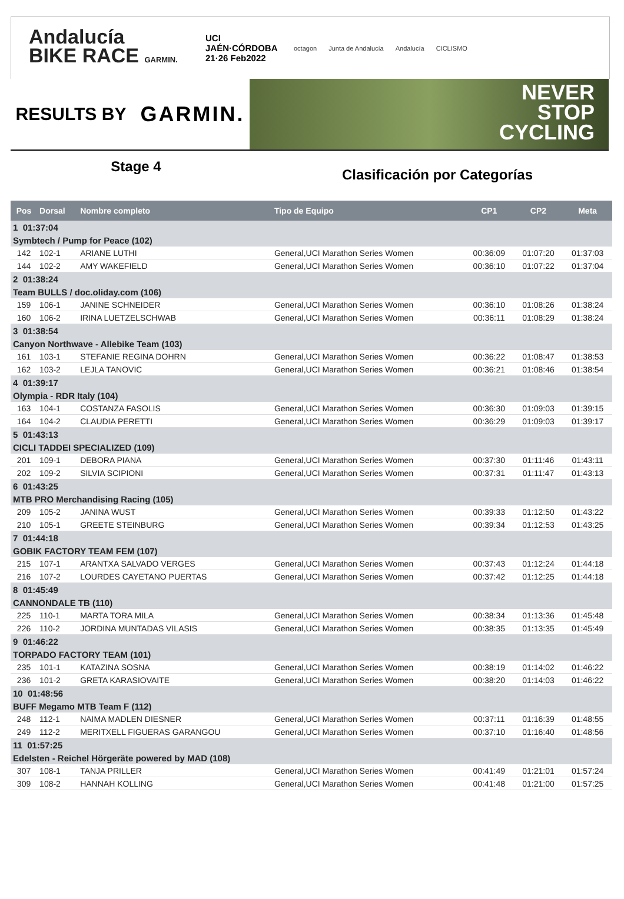Andalucía
BIKE RACE GARMIN.
UCI
JAÉN·CÓRDOBA
21·26 Feb2022
octagon Junta de Andalucía Andalucía CICLISMO
RESULTS BY GARMIN.
NEVER
STOP
CYCLING
Stage 4
Clasificación por Categorías
| Pos | Dorsal | Nombre completo | Tipo de Equipo | CP1 | CP2 | Meta |
| --- | --- | --- | --- | --- | --- | --- |
| 1 01:37:04 | | | | | | |
| Symbtech / Pump for Peace (102) | | | | | | |
| 142 | 102-1 | ARIANE LUTHI | General,UCI Marathon Series Women | 00:36:09 | 01:07:20 | 01:37:03 |
| 144 | 102-2 | AMY WAKEFIELD | General,UCI Marathon Series Women | 00:36:10 | 01:07:22 | 01:37:04 |
| 2 01:38:24 | | | | | | |
| Team BULLS / doc.oliday.com (106) | | | | | | |
| 159 | 106-1 | JANINE SCHNEIDER | General,UCI Marathon Series Women | 00:36:10 | 01:08:26 | 01:38:24 |
| 160 | 106-2 | IRINA LUETZELSCHWAB | General,UCI Marathon Series Women | 00:36:11 | 01:08:29 | 01:38:24 |
| 3 01:38:54 | | | | | | |
| Canyon Northwave - Allebike Team (103) | | | | | | |
| 161 | 103-1 | STEFANIE REGINA DOHRN | General,UCI Marathon Series Women | 00:36:22 | 01:08:47 | 01:38:53 |
| 162 | 103-2 | LEJLA TANOVIC | General,UCI Marathon Series Women | 00:36:21 | 01:08:46 | 01:38:54 |
| 4 01:39:17 | | | | | | |
| Olympia - RDR Italy (104) | | | | | | |
| 163 | 104-1 | COSTANZA FASOLIS | General,UCI Marathon Series Women | 00:36:30 | 01:09:03 | 01:39:15 |
| 164 | 104-2 | CLAUDIA PERETTI | General,UCI Marathon Series Women | 00:36:29 | 01:09:03 | 01:39:17 |
| 5 01:43:13 | | | | | | |
| CICLI TADDEI SPECIALIZED (109) | | | | | | |
| 201 | 109-1 | DEBORA PIANA | General,UCI Marathon Series Women | 00:37:30 | 01:11:46 | 01:43:11 |
| 202 | 109-2 | SILVIA SCIPIONI | General,UCI Marathon Series Women | 00:37:31 | 01:11:47 | 01:43:13 |
| 6 01:43:25 | | | | | | |
| MTB PRO Merchandising Racing (105) | | | | | | |
| 209 | 105-2 | JANINA WUST | General,UCI Marathon Series Women | 00:39:33 | 01:12:50 | 01:43:22 |
| 210 | 105-1 | GREETE STEINBURG | General,UCI Marathon Series Women | 00:39:34 | 01:12:53 | 01:43:25 |
| 7 01:44:18 | | | | | | |
| GOBIK FACTORY TEAM FEM (107) | | | | | | |
| 215 | 107-1 | ARANTXA SALVADO VERGES | General,UCI Marathon Series Women | 00:37:43 | 01:12:24 | 01:44:18 |
| 216 | 107-2 | LOURDES CAYETANO PUERTAS | General,UCI Marathon Series Women | 00:37:42 | 01:12:25 | 01:44:18 |
| 8 01:45:49 | | | | | | |
| CANNONDALE TB (110) | | | | | | |
| 225 | 110-1 | MARTA TORA MILA | General,UCI Marathon Series Women | 00:38:34 | 01:13:36 | 01:45:48 |
| 226 | 110-2 | JORDINA MUNTADAS VILASIS | General,UCI Marathon Series Women | 00:38:35 | 01:13:35 | 01:45:49 |
| 9 01:46:22 | | | | | | |
| TORPADO FACTORY TEAM (101) | | | | | | |
| 235 | 101-1 | KATAZINA SOSNA | General,UCI Marathon Series Women | 00:38:19 | 01:14:02 | 01:46:22 |
| 236 | 101-2 | GRETA KARASIOVAITE | General,UCI Marathon Series Women | 00:38:20 | 01:14:03 | 01:46:22 |
| 10 01:48:56 | | | | | | |
| BUFF Megamo MTB Team F (112) | | | | | | |
| 248 | 112-1 | NAIMA MADLEN DIESNER | General,UCI Marathon Series Women | 00:37:11 | 01:16:39 | 01:48:55 |
| 249 | 112-2 | MERITXELL FIGUERAS GARANGOU | General,UCI Marathon Series Women | 00:37:10 | 01:16:40 | 01:48:56 |
| 11 01:57:25 | | | | | | |
| Edelsten - Reichel Hörgeräte powered by MAD (108) | | | | | | |
| 307 | 108-1 | TANJA PRILLER | General,UCI Marathon Series Women | 00:41:49 | 01:21:01 | 01:57:24 |
| 309 | 108-2 | HANNAH KOLLING | General,UCI Marathon Series Women | 00:41:48 | 01:21:00 | 01:57:25 |